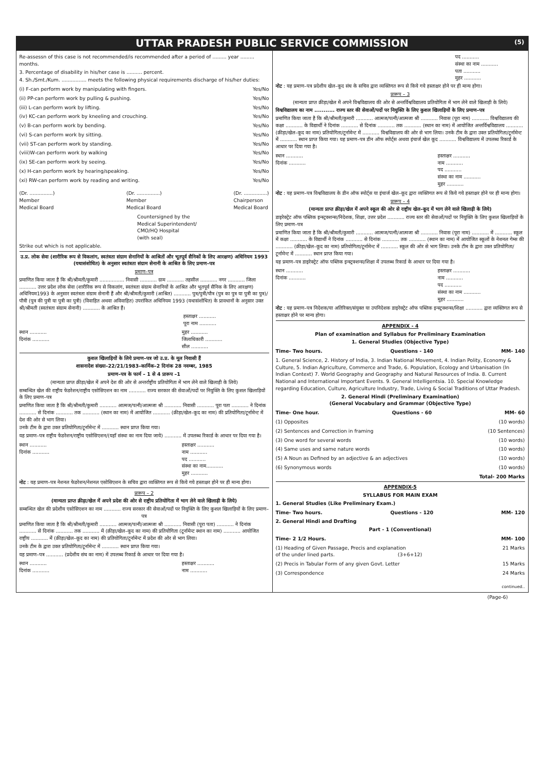UTTAR PRADESH PUBLIC SERVICE COMMISSION (5)
Re-assessn of this case is not recommended/is recommended after a period of ......... year ......... months.
3. Percentage of disability in his/her case is .......... percent.
4. Sh./Smt./Kum. ................ meets the following physical requirements discharge of his/her duties:
(i) F-can perform work by manipulating with fingers.
Yes/No
(ii) PP-can perform work by pulling & pushing.
Yes/No
(iii) L-can perform work by lifting.
Yes/No
(iv) KC-can perform work by kneeling and crouching.
Yes/No
(v) B-can perform work by bending.
Yes/No
(vi) S-can perform work by sitting.
Yes/No
(vii) ST-can perform work by standing.
Yes/No
(viii)W-can perform work by walking
Yes/No
(ix) SE-can perform work by seeing.
Yes/No
(x) H-can perform work by hearing/speaking.
Yes/No
(xi) RW-can perform work by reading and writing.
Yes/No
(Dr. ...............)
Member
Medical Board
(Dr. ...............)
Member
Medical Board
(Dr. ...............)
Chairperson
Medical Board
Countersigned by the
Medical Superintendent/
CMO/HQ Hospital
(with seal)
Strike out which is not applicable.
उ.प्र. लोक सेवा (शारीरिक रूप से विकलांग, स्वतंत्रता संग्राम सेनानियों के आश्रितों और भूतपूर्व सैनिकों के लिए आरक्षण) अधिनियम 1993 (यथासंशोधित) के अनुसार स्वतंत्रता संग्राम सेनानी के आश्रित के लिए प्रमाण–पत्र
प्रमाण–पत्र
प्रमाणित किया जाता है कि श्री/श्रीमती/कुमारी ................ निवासी ........... ग्राम ........... तहसील ........... नगर ........... जिला ........... उत्तर प्रदेश लोक सेवा (शारीरिक रूप से विकलांग, स्वतंत्रता संग्राम सेनानियों के आश्रित और भूतपूर्व सैनिक के लिए आरक्षण) अधिनियम1993 के अनुसार स्वतंत्रता संग्राम सेनानी हैं और श्री/श्रीमती/कुमारी (आश्रित) ........... पुत्र/पुत्री/पौत्र (पुत्र का पुत्र या पुत्री का पुत्र)/पौत्री (पुत्र की पुत्री या पुत्री का पुत्री) (विवाहित अथवा अविवाहित) उपरांकित अधिनियम 1993 (यथासंशोधित) के प्रावधानों के अनुसार उक्त श्री/श्रीमती (स्वतंत्रता संग्राम सेनानी) ........... के आश्रित हैं।
हस्ताक्षर ...........
पूरा नाम ...........
स्थान ...........
दिनांक ...........
मुहर ...........
जिलाधिकारी ...........
सील ...........
कुशल खिलाड़ियों के लिये प्रमाण–पत्र जो उ.प्र. के मूल निवासी हैं
शासनादेश संख्या–22/21/1983–कार्मिक–2 दिनांक 28 नवम्बर, 1985
प्रमाण–पत्र के फार्म – 1 से 4 प्रारूप –1
(मान्यता प्राप्त क्रीड़ा/खेल में अपने देश की ओर से अन्तर्राष्ट्रीय प्रतियोगिता में भाग लेने वाले खिलाड़ी के लिये)
सम्बन्धित खेल की राष्ट्रीय फेडरेशन/राष्ट्रीय एसोसिएशन का नाम ........... राज्य सरकार की सेवाओं/पदों पर नियुक्ति के लिए कुशल खिलाड़ियों के लिए प्रमाण–पत्र
प्रमाणित किया जाता है कि श्री/श्रीमती/कुमारी ........... आत्मज/पत्नी/आत्मजा श्री ........... निवासी ........... पूरा पता ........... ने दिनांक ........... से दिनांक ........... तक ........... (स्थान का नाम) में आयोजित ........... (क्रीड़ा/खेल–कूद का नाम) की प्रतियोगिता/टूर्नामेन्ट में देश की ओर से भाग लिया।
उनके टीम के द्वारा उक्त प्रतियोगिता/टूर्नामेन्ट में ........... स्थान प्राप्त किया गया।
यह प्रमाण–पत्र राष्ट्रीय फेडरेशन/राष्ट्रीय एसोसिएशन/(यहाँ संस्था का नाम दिया जाये) ........... में उपलब्ध रिकार्ड के आधार पर दिया गया है।
स्थान ...........
दिनांक ...........
हस्ताक्षर ...........
नाम ...........
पद ...........
संस्था का नाम...........
मुहर ...........
नोट : यह प्रमाण–पत्र नेशनल फेडरेशन/नेशनल एसोसिएशन के सचिव द्वारा व्यक्तिगत रूप से किये गये हस्ताक्षर होने पर ही मान्य होगा।
प्रारूप – 2
(मान्यता प्राप्त क्रीड़ा/खेल में अपने प्रदेश की ओर से राष्ट्रीय प्रतियोगिता में भाग लेने वाले खिलाड़ी के लिये)
सम्बन्धित खेल की प्रदेशीय एसोसिएशन का नाम ........... राज्य सरकार की सेवाओं/पदों पर नियुक्ति के लिए कुशल खिलाड़ियों के लिए प्रमाण–पत्र
प्रमाणित किया जाता है कि श्री/श्रीमती/कुमारी ........... आत्मज/पत्नी/आत्मजा श्री ........... निवासी (पूरा पता) ........... ने दिनांक ........... से दिनांक ........... तक ........... में (क्रीड़ा/खेल–कूद का नाम) की प्रतियोगिता (टूर्नामेन्ट स्थान का नाम) ........... आयोजित राष्ट्रीय ........... में (क्रीड़ा/खेल–कूद का नाम) की प्रतियोगिता/टूर्नामेन्ट में प्रदेश की ओर से भाग लिया।
उनके टीम के द्वारा उक्त प्रतियोगिता/टूर्नामेन्ट में ........... स्थान प्राप्त किया गया।
यह प्रमाण–पत्र ........... (प्रदेशीय संघ का नाम) में उपलब्ध रिकार्ड के आधार पर दिया गया है।
स्थान ...........
दिनांक ...........
हस्ताक्षर ...........
नाम ...........
पद ...........
संस्था का नाम ...........
पता ...........
मुहर ...........
नोट : यह प्रमाण–पत्र प्रदेशीय खेल–कूद संघ के सचिव द्वारा व्यक्तिगत रूप से किये गये हस्ताक्षर होने पर ही मान्य होगा।
प्रारूप – 3
(मान्यता प्राप्त क्रीड़ा/खेल में अपने विश्वविद्यालय की ओर से अन्तर्विश्वविद्यालय प्रतियोगिता में भाग लेने वाले खिलाड़ी के लिये)
विश्वविद्यालय का नाम ........... राज्य स्तर की सेवाओं/पदों पर नियुक्ति के लिए कुशल खिलाड़ियों के लिए प्रमाण–पत्र
प्रमाणित किया जाता है कि श्री/श्रीमती/कुमारी ........... आत्मज/पत्नी/आत्मजा श्री ........... निवास (पूरा नाम) ........... विश्वविद्यालय की कक्षा ........... के विद्यार्थी ने दिनांक ........... से दिनांक ........... तक ........... (स्थान का नाम) में आयोजित अन्तर्विश्वविद्यालय ........... (क्रीड़ा/खेल–कूद का नाम) प्रतियोगिता/टूर्नामेन्ट में ........... विश्वविद्यालय की ओर से भाग लिया। उनके टीम के द्वारा उक्त प्रतियोगिता/टूर्नामेन्ट में ........... स्थान प्राप्त किया गया। यह प्रमाण–पत्र डीन ऑफ स्पोर्ट्स अथवा इंचार्ज खेल कूद ........... विश्वविद्यालय में उपलब्ध रिकार्ड के आधार पर दिया गया है।
स्थान ...........
दिनांक ...........
हस्ताक्षर ...........
नाम ...........
पद ...........
संस्था का नाम ...........
मुहर ...........
नोट : यह प्रमाण–पत्र विश्वविद्यालय के डीन ऑफ स्पोर्ट्स या इंचार्ज खेल–कूद द्वारा व्यक्तिगत रूप से किये गये हस्ताक्षर होने पर ही मान्य होगा।
प्रारूप – 4
(मान्यता प्राप्त क्रीड़ा/खेल में अपने स्कूल की ओर से राष्ट्रीय खेल–कूद में भाग लेने वाले खिलाड़ी के लिये)
डाइरेक्ट्रेट ऑफ पब्लिक इन्स्ट्रक्शन्स/निदेशक, शिक्षा, उत्तर प्रदेश ........... राज्य स्तर की सेवाओं/पदों पर नियुक्ति के लिए कुशल खिलाड़ियों के लिए प्रमाण–पत्र
प्रमाणित किया जाता है कि श्री/श्रीमती/कुमारी ........... आत्मज/पत्नी/आत्मजा श्री ........... निवास (पूरा नाम) ........... में ........... स्कूल में कक्षा ........... के विद्यार्थी ने दिनांक ........... से दिनांक ........... तक ........... (स्थान का नाम) में आयोजित स्कूलों के नेशनल गेम्स की ........... (क्रीड़ा/खेल–कूद का नाम) प्रतियोगिता/टूर्नामेन्ट में ........... स्कूल की ओर से भाग लिया। उनके टीम के द्वारा उक्त प्रतियोगिता/टूर्नामेन्ट में ........... स्थान प्राप्त किया गया।
यह प्रमाण–पत्र डाइरेक्ट्रेट ऑफ पब्लिक इन्स्ट्रक्शन्स/शिक्षा में उपलब्ध रिकार्ड के आधार पर दिया गया है।
स्थान ...........
दिनांक ...........
हस्ताक्षर ...........
नाम ...........
पद ...........
संस्था का नाम ...........
मुहर ...........
नोट : यह प्रमाण–पत्र निदेशक/या अतिरिक्त/संयुक्त या उपनिदेशक डाइरेक्ट्रेट ऑफ पब्लिक इन्स्ट्रक्शन्स/शिक्षा ........... द्वारा व्यक्तिगत रूप से हस्ताक्षर होने पर मान्य होगा।
APPENDIX - 4
Plan of examination and Syllabus for Preliminary Examination
1. General Studies (Objective Type)
Time- Two hours. Questions - 140 MM- 140
1. General Science, 2. History of India, 3. Indian National Movement, 4. Indian Polity, Economy & Culture, 5. Indian Agriculture, Commerce and Trade, 6. Population, Ecology and Urbanisation (In Indian Context) 7. World Geography and Geography and Natural Resources of India. 8. Current National and International Important Events. 9. General Intelligentsia. 10. Special Knowledge regarding Education, Culture, Agriculture Industry, Trade, Living & Social Traditions of Uttar Pradesh.
2. General Hindi (Preliminary Examination)
(General Vocabulary and Grammar (Objective Type)
Time- One hour. Questions - 60 MM- 60
(1) Opposites (10 words)
(2) Sentences and Correction in framing
(10 Sentences)
(3) One word for several words (10 words)
(4) Same uses and same nature words
(10 words)
(5) A Noun as Defined by an adjective & an adjectives
(10 words)
(6) Synonymous words (10 words)
Total- 200 Marks
APPENDIX-5
SYLLABUS FOR MAIN EXAM
1. General Studies (Like Preliminary Exam.)
Time- Two hours. Questions - 120 MM- 120
2. General Hindi and Drafting
Part - 1 (Conventional)
Time- 2 1/2 Hours. MM- 100
(1) Heading of Given Passage, Precis and explanation
of the under lined parts. (3+6+12)
21 Marks
(2) Precis in Tabular Form of any given Govt. Letter
15 Marks
(3) Correspondence 24 Marks
continued..
(Page-6)